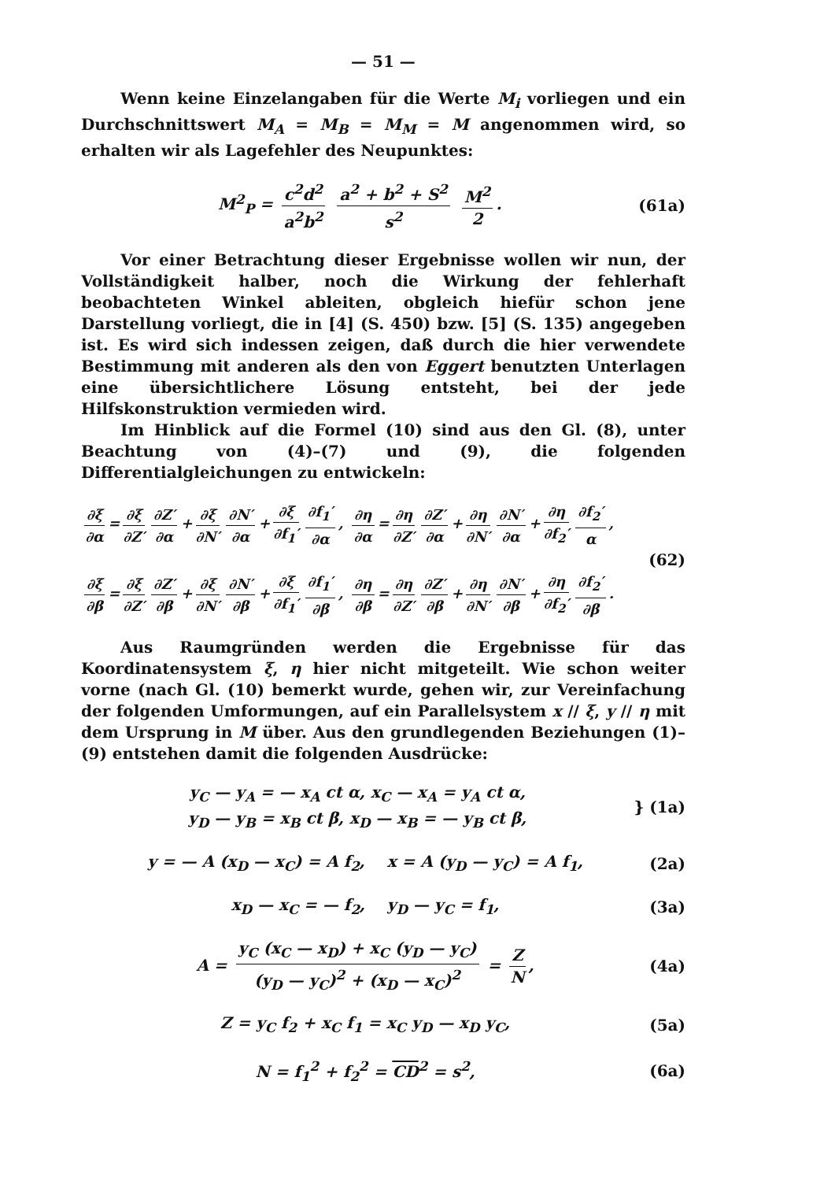— 51 —
Wenn keine Einzelangaben für die Werte M<sub>i</sub> vorliegen und ein Durchschnittswert M<sub>A</sub> = M<sub>B</sub> = M<sub>M</sub> = M angenommen wird, so erhalten wir als Lagefehler des Neupunktes:
M<sup>2</sup><sub>P</sub> = c<sup>2</sup>d<sup>2</sup> a<sup>2</sup>b<sup>2</sup> a<sup>2</sup> + b<sup>2</sup> + S<sup>2</sup> s<sup>2</sup> M<sup>2</sup> 2.
(61a)
Vor einer Betrachtung dieser Ergebnisse wollen wir nun, der Vollständigkeit halber, noch die Wirkung der fehlerhaft beobachteten Winkel ableiten, obgleich hiefür schon jene Darstellung vorliegt, die in [4] (S. 450) bzw. [5] (S. 135) angegeben ist. Es wird sich indessen zeigen, daß durch die hier verwendete Bestimmung mit anderen als den von Eggert benutzten Unterlagen eine übersichtlichere Lösung entsteht, bei der jede Hilfskonstruktion vermieden wird.
Im Hinblick auf die Formel (10) sind aus den Gl. (8), unter Beachtung von (4)–(7) und (9), die folgenden Differentialgleichungen zu entwickeln:
∂ξ ∂α = ∂ξ ∂Z′ ∂Z′ ∂α + ∂ξ ∂N′ ∂N′ ∂α + ∂ξ ∂f<sub>1</sub>′ ∂f<sub>1</sub>′ ∂α, ∂η ∂α = ∂η ∂Z′ ∂Z′ ∂α + ∂η ∂N′ ∂N′ ∂α + ∂η ∂f<sub>2</sub>′ ∂f<sub>2</sub>′ α,
∂ξ ∂β = ∂ξ ∂Z′ ∂Z′ ∂β + ∂ξ ∂N′ ∂N′ ∂β + ∂ξ ∂f<sub>1</sub>′ ∂f<sub>1</sub>′ ∂β, ∂η ∂β = ∂η ∂Z′ ∂Z′ ∂β + ∂η ∂N′ ∂N′ ∂β + ∂η ∂f<sub>2</sub>′ ∂f<sub>2</sub>′ ∂β.
(62)
Aus Raumgründen werden die Ergebnisse für das Koordinatensystem ξ, η hier nicht mitgeteilt. Wie schon weiter vorne (nach Gl. (10) bemerkt wurde, gehen wir, zur Vereinfachung der folgenden Umformungen, auf ein Parallelsystem x // ξ, y // η mit dem Ursprung in M über. Aus den grundlegenden Beziehungen (1)–(9) entstehen damit die folgenden Ausdrücke:
y<sub>C</sub> — y<sub>A</sub> = — x<sub>A</sub> ct α, x<sub>C</sub> — x<sub>A</sub> = y<sub>A</sub> ct α,
y<sub>D</sub> — y<sub>B</sub> = x<sub>B</sub> ct β, x<sub>D</sub> — x<sub>B</sub> = — y<sub>B</sub> ct β,
} (1a)
y = — A (x<sub>D</sub> — x<sub>C</sub>) = A f<sub>2</sub>, x = A (y<sub>D</sub> — y<sub>C</sub>) = A f<sub>1</sub>,
(2a)
x<sub>D</sub> — x<sub>C</sub> = — f<sub>2</sub>, y<sub>D</sub> — y<sub>C</sub> = f<sub>1</sub>,
(3a)
A = y<sub>C</sub> (x<sub>C</sub> — x<sub>D</sub>) + x<sub>C</sub> (y<sub>D</sub> — y<sub>C</sub>) (y<sub>D</sub> — y<sub>C</sub>)<sup>2</sup> + (x<sub>D</sub> — x<sub>C</sub>)<sup>2</sup> = Z N,
(4a)
Z = y<sub>C</sub> f<sub>2</sub> + x<sub>C</sub> f<sub>1</sub> = x<sub>C</sub> y<sub>D</sub> — x<sub>D</sub> y<sub>C</sub>,
(5a)
N = f<sub>1</sub><sup>2</sup> + f<sub>2</sub><sup>2</sup> = CD<sup>2</sup> = s<sup>2</sup>, (6a)